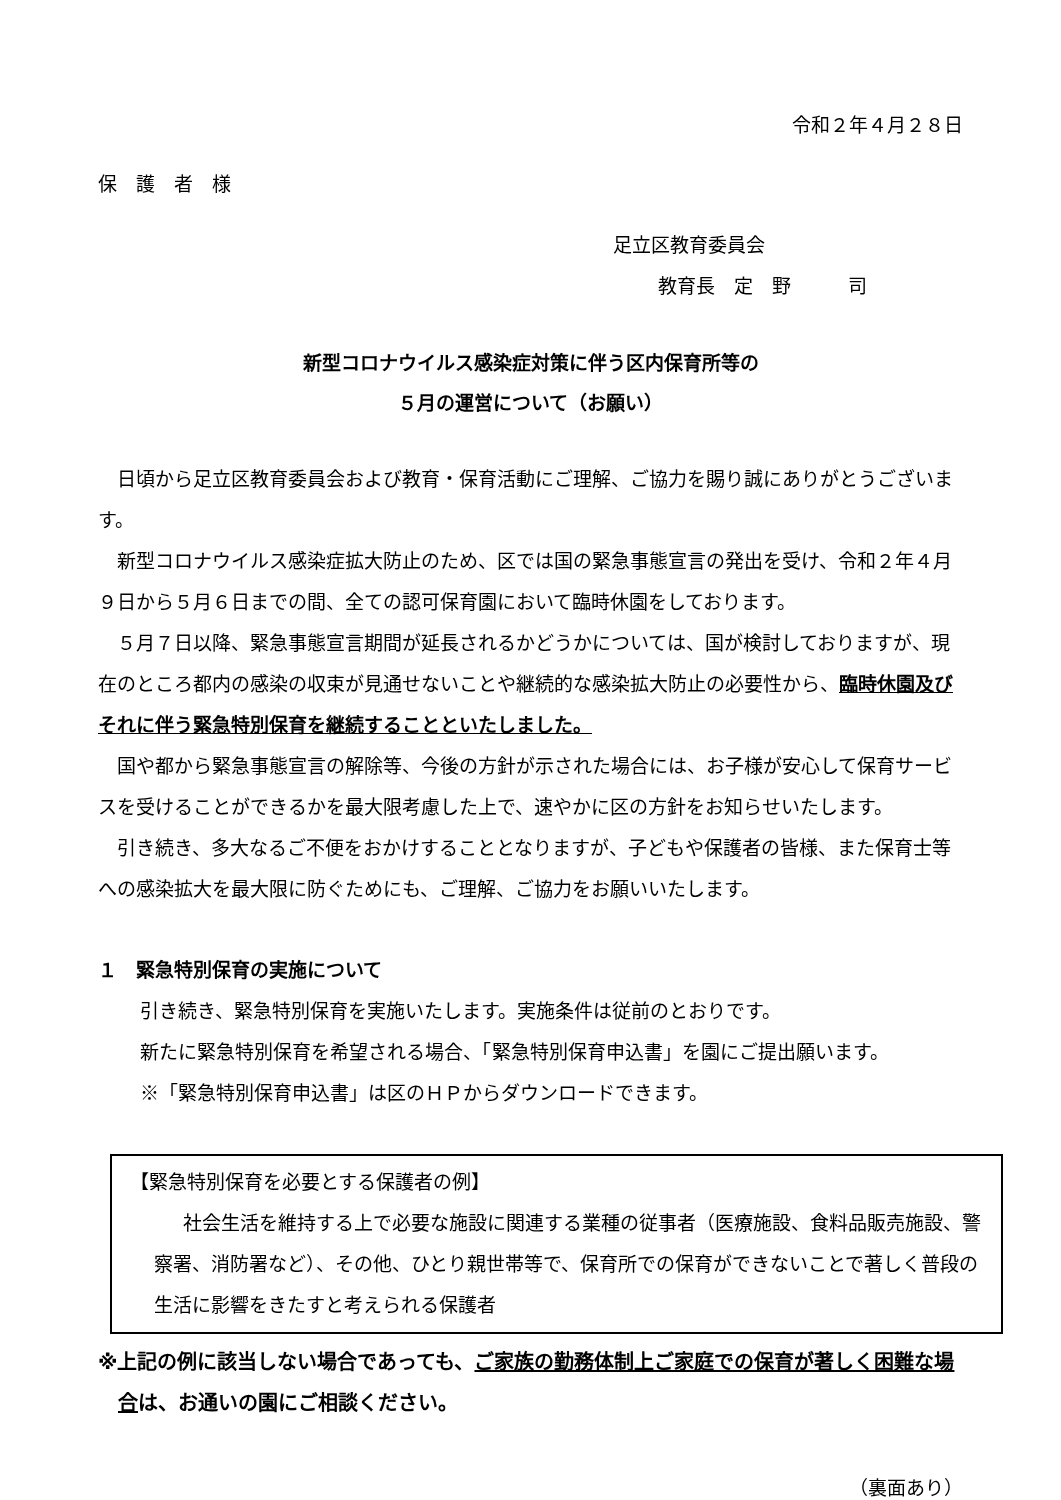令和２年４月２８日
保　護　者　様
足立区教育委員会
教育長　定　野　　　司
新型コロナウイルス感染症対策に伴う区内保育所等の
５月の運営について（お願い）
日頃から足立区教育委員会および教育・保育活動にご理解、ご協力を賜り誠にありがとうございます。
新型コロナウイルス感染症拡大防止のため、区では国の緊急事態宣言の発出を受け、令和２年４月９日から５月６日までの間、全ての認可保育園において臨時休園をしております。
５月７日以降、緊急事態宣言期間が延長されるかどうかについては、国が検討しておりますが、現在のところ都内の感染の収束が見通せないことや継続的な感染拡大防止の必要性から、臨時休園及びそれに伴う緊急特別保育を継続することといたしました。
国や都から緊急事態宣言の解除等、今後の方針が示された場合には、お子様が安心して保育サービスを受けることができるかを最大限考慮した上で、速やかに区の方針をお知らせいたします。
引き続き、多大なるご不便をおかけすることとなりますが、子どもや保護者の皆様、また保育士等への感染拡大を最大限に防ぐためにも、ご理解、ご協力をお願いいたします。
１　緊急特別保育の実施について
引き続き、緊急特別保育を実施いたします。実施条件は従前のとおりです。
新たに緊急特別保育を希望される場合、「緊急特別保育申込書」を園にご提出願います。
※「緊急特別保育申込書」は区のＨＰからダウンロードできます。
【緊急特別保育を必要とする保護者の例】
社会生活を維持する上で必要な施設に関連する業種の従事者（医療施設、食料品販売施設、警察署、消防署など）、その他、ひとり親世帯等で、保育所での保育ができないことで著しく普段の生活に影響をきたすと考えられる保護者
※上記の例に該当しない場合であっても、ご家族の勤務体制上ご家庭での保育が著しく困難な場合は、お通いの園にご相談ください。
（裏面あり）